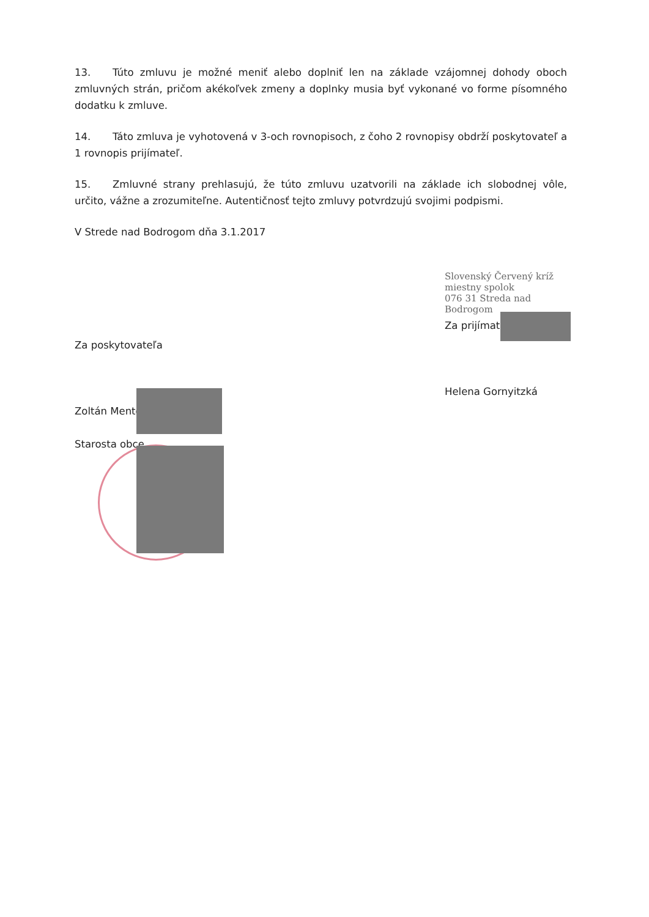13. Túto zmluvu je možné meniť alebo doplniť len na základe vzájomnej dohody oboch zmluvných strán, pričom akékoľvek zmeny a doplnky musia byť vykonané vo forme písomného dodatku k zmluve.
14. Táto zmluva je vyhotovená v 3-och rovnopisoch, z čoho 2 rovnopisy obdrží poskytovateľ a 1 rovnopis prijímateľ.
15. Zmluvné strany prehlasujú, že túto zmluvu uzatvorili na základe ich slobodnej vôle, určito, vážne a zrozumiteľne. Autentičnosť tejto zmluvy potvrdzujú svojimi podpismi.
V Strede nad Bodrogom dňa 3.1.2017
Za poskytovateľa
Zoltán Mento
Starosta obce
Slovenský Červený kríž
miestny spolok
076 31 Streda nad Bodrogom
Za prijímateľa
Helena Gornyitzká